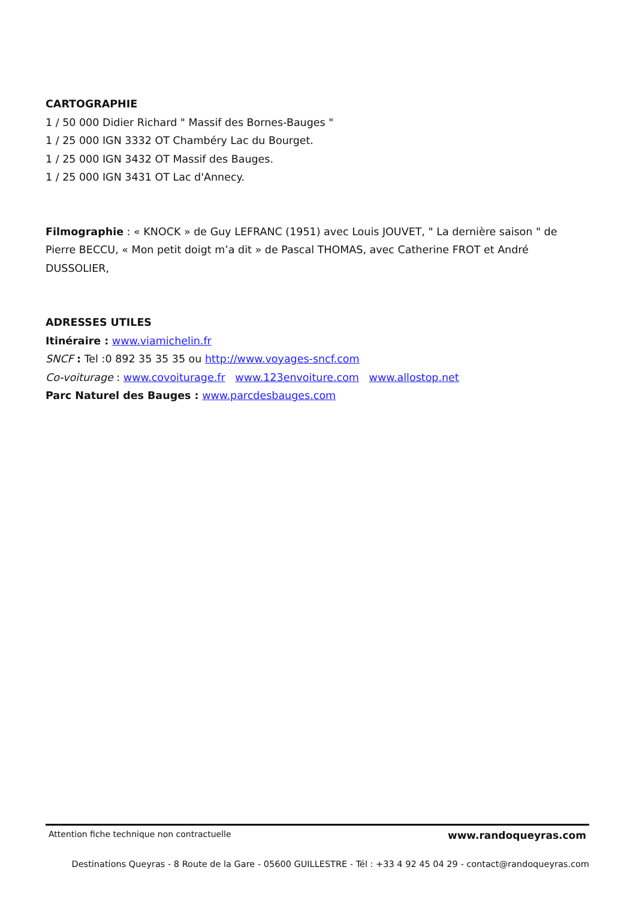CARTOGRAPHIE
1 / 50 000 Didier Richard " Massif des Bornes-Bauges "
1 / 25 000 IGN 3332 OT Chambéry Lac du Bourget.
1 / 25 000 IGN 3432 OT Massif des Bauges.
1 / 25 000 IGN 3431 OT Lac d'Annecy.
Filmographie : « KNOCK » de Guy LEFRANC (1951) avec Louis JOUVET, " La dernière saison " de Pierre BECCU, « Mon petit doigt m’a dit » de Pascal THOMAS, avec Catherine FROT et André DUSSOLIER,
ADRESSES UTILES
Itinéraire : www.viamichelin.fr
SNCF : Tel :0 892 35 35 35 ou http://www.voyages-sncf.com
Co-voiturage : www.covoiturage.fr www.123envoiture.com www.allostop.net
Parc Naturel des Bauges : www.parcdesbauges.com
Attention fiche technique non contractuelle www.randoqueyras.com
Destinations Queyras - 8 Route de la Gare - 05600 GUILLESTRE - Tél : +33 4 92 45 04 29 - contact@randoqueyras.com